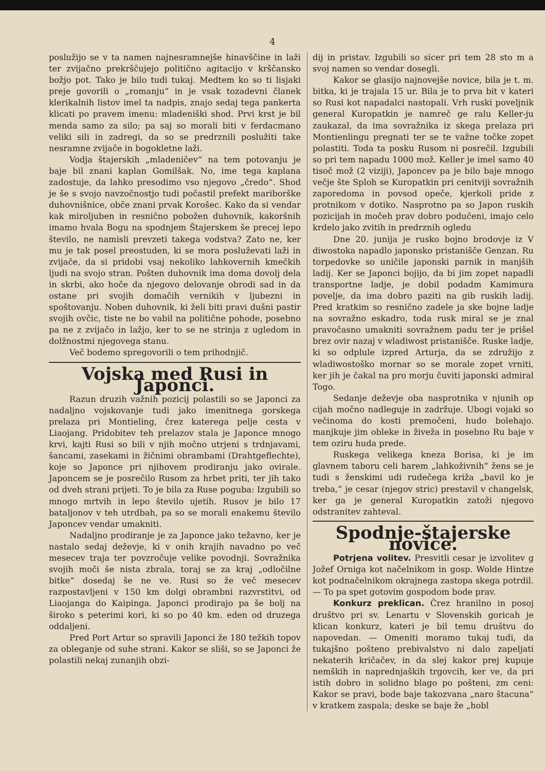4
poslužijo se v ta namen najnesramnejše hinavščine in laži ter zvijačno prekrščujejo politično agitacijo v krščansko božjo pot. Tako je bilo tudi tukaj. Medtem ko so ti lisjaki preje govorili o „romanju“ in je vsak tozadevni članek klerikalnih listov imel ta nadpis, znajo sedaj tega pankerta klicati po pravem imenu: mladeniški shod. Prvi krst je bil menda samo za silo; pa saj so morali biti v ferdacmano veliki sili in zadregi, da so se predrznili poslužiti take nesramne zvijače in bogokletne laži.
Vodja štajerskih „mladeničev“ na tem potovanju je baje bil znani kaplan Gomilšak. No, ime tega kaplana zadostuje, da lahko presodimo vso njegovo „čredo“. Shod je še s svojo navzočnostjo tudi počastil prefekt mariborške duhovnišnice, obče znani prvak Korošec. Kako da si vendar kak miroljuben in resnično pobožen duhovnik, kakoršnih imamo hvala Bogu na spodnjem Štajerskem še precej lepo število, ne namisli prevzeti takega vodstva? Zato ne, ker mu je tak posel preostuden, ki se mora posluževati laži in zvijače, da si pridobi vsaj nekoliko lahkovernih kmečkih ljudi na svojo stran. Pošten duhovnik ima doma dovolj dela in skrbi, ako hoče da njegovo delovanje obrodi sad in da ostane pri svojih domačih vernikih v ljubezni in spoštovanju. Noben duhovnik, ki želi biti pravi dušni pastir svojih ovčic, tiste ne bo vabil na politične pohode, posebno pa ne z zvijačo in lažjo, ker to se ne strinja z ugledom in dolžnostmi njegovega stanu.
Več bodemo spregovorili o tem prihodnjič.
Vojska med Rusi in Japonci.
Razun druzih važnih pozicij polastili so se Japonci za nadaljno vojskovanje tudi jako imenitnega gorskega prelaza pri Montieling, črez katerega pelje cesta v Liaojang. Pridobitev teh prelazov stala je Japonce mnogo krvi, kajti Rusi so bili v njih močno utrjeni s trdnjavami, šancami, zasekami in žičnimi obrambami (Drahtgeflechte), koje so Japonce pri njihovem prodiranju jako ovirale. Japoncem se je posrečilo Rusom za hrbet priti, ter jih tako od dveh strani prijeti. To je bila za Ruse poguba: Izgubili so mnogo mrtvih in lepo število ujetih. Rusov je bilo 17 bataljonov v teh utrdbah, pa so se morali enakemu število Japoncev vendar umakniti.
Nadaljno prodiranje je za Japonce jako težavno, ker je nastalo sedaj deževje, ki v onih krajih navadno po več mesecev traja ter povzročuje velike povodnji. Sovražnika svojih moči še nista zbrala, toraj se za kraj „odločilne bitke“ dosedaj še ne ve. Rusi so že več mesecev razpostavljeni v 150 km dolgi obrambni razvrstitvi, od Liaojanga do Kaipinga. Japonci prodirajo pa še bolj na široko s peterimi kori, ki so po 40 km. eden od druzega oddaljeni.
Pred Port Artur so spravili Japonci že 180 težkih topov za obleganje od suhe strani. Kakor se sliši, so se Japonci že polastili nekaj zunanjih obzi-
dij in pristav. Izgubili so sicer pri tem 28 sto m a svoj namen so vendar dosegli.
Kakor se glasijo najnovejše novice, bila je t. m. bitka, ki je trajala 15 ur. Bila je to prva bit v kateri so Rusi kot napadalci nastopali. Vrh ruski poveljnik general Kuropatkin je namreč ge ralu Keller-ju zaukazal, da ima sovražnika iz skega prelaza pri Montienlingu pregnati ter se te važne točke zopet polastiti. Toda ta posku Rusom ni posrečil. Izgubili so pri tem napadu 1000 mož. Keller je imel samo 40 tisoč mož (2 viziji), Japoncev pa je bilo baje mnogo večje šte Sploh se Kuropatkin pri cenitviji sovražnih zaporedoma in povsod opeče, kjerkoli pride z protnikom v dotiko. Nasprotno pa so Japon ruskih pozicijah in močeh prav dobro podučeni, imajo celo krdelo jako zvitih in predrznih ogledu
Dne 20. junija je rusko bojno brodovje iz V diwostoka napadlo japonsko pristanišče Genzan. Ru torpedovke so uničile japonski parnik in manjših ladij. Ker se Japonci bojijo, da bi jim zopet napadli transportne ladje, je dobil podadm Kamimura povelje, da ima dobro paziti na gib ruskih ladij. Pred kratkim so resnično zadele ja ske bojne ladje na sovražno eskadro, toda rusk miral se je znal pravočasno umakniti sovražnem padu ter je prišel brez ovir nazaj v wladiwost pristanišče. Ruske ladje, ki so odplule izpred Arturja, da se združijo z wladiwostoško mornar so se morale zopet vrniti, ker jih je čakal na pro morju čuviti japonski admiral Togo.
Sedanje deževje oba nasprotnika v njunih op cijah močno nadleguje in zadržuje. Ubogi vojaki so večinoma do kosti premočeni, hudo bolehajo. manjkuje jim obleke in živeža in posebno Ru baje v tem oziru huda prede.
Ruskega velikega kneza Borisa, ki je im glavnem taboru celi harem „lahkoživnih“ žens se je tudi s ženskimi udi rudečega križa „bavil ko je treba,“ je cesar (njegov stric) prestavil v changelsk, ker ga je general Kuropatkin zatoži njegovo odstranitev zahteval.
Spodnje-štajerske novice.
Potrjena volitev. Presvitli cesar je izvolitev g Jožef Orniga kot načelnikom in gosp. Wolde Hintze kot podnačelnikom okrajnega zastopa skega potrdil. — To pa spet gotovim gospodom bode prav.
Konkurz preklican. Črez hranilno in posoj društvo pri sv. Lenartu v Slovenskih goricah je klican konkurz, kateri je bil temu društvu do napovedan. — Omeniti moramo tukaj tudi, da tukajšno pošteno prebivalstvo ni dalo zapeljati nekaterih kričačev, in da slej kakor prej kupuje nemških in naprednjaških trgovcih, ker ve, da pri istih dobro in solidno blago po pošteni, zm ceni: Kakor se pravi, bode baje takozvana „naro štacuna“ v kratkem zaspala; deske se baje že „hobl